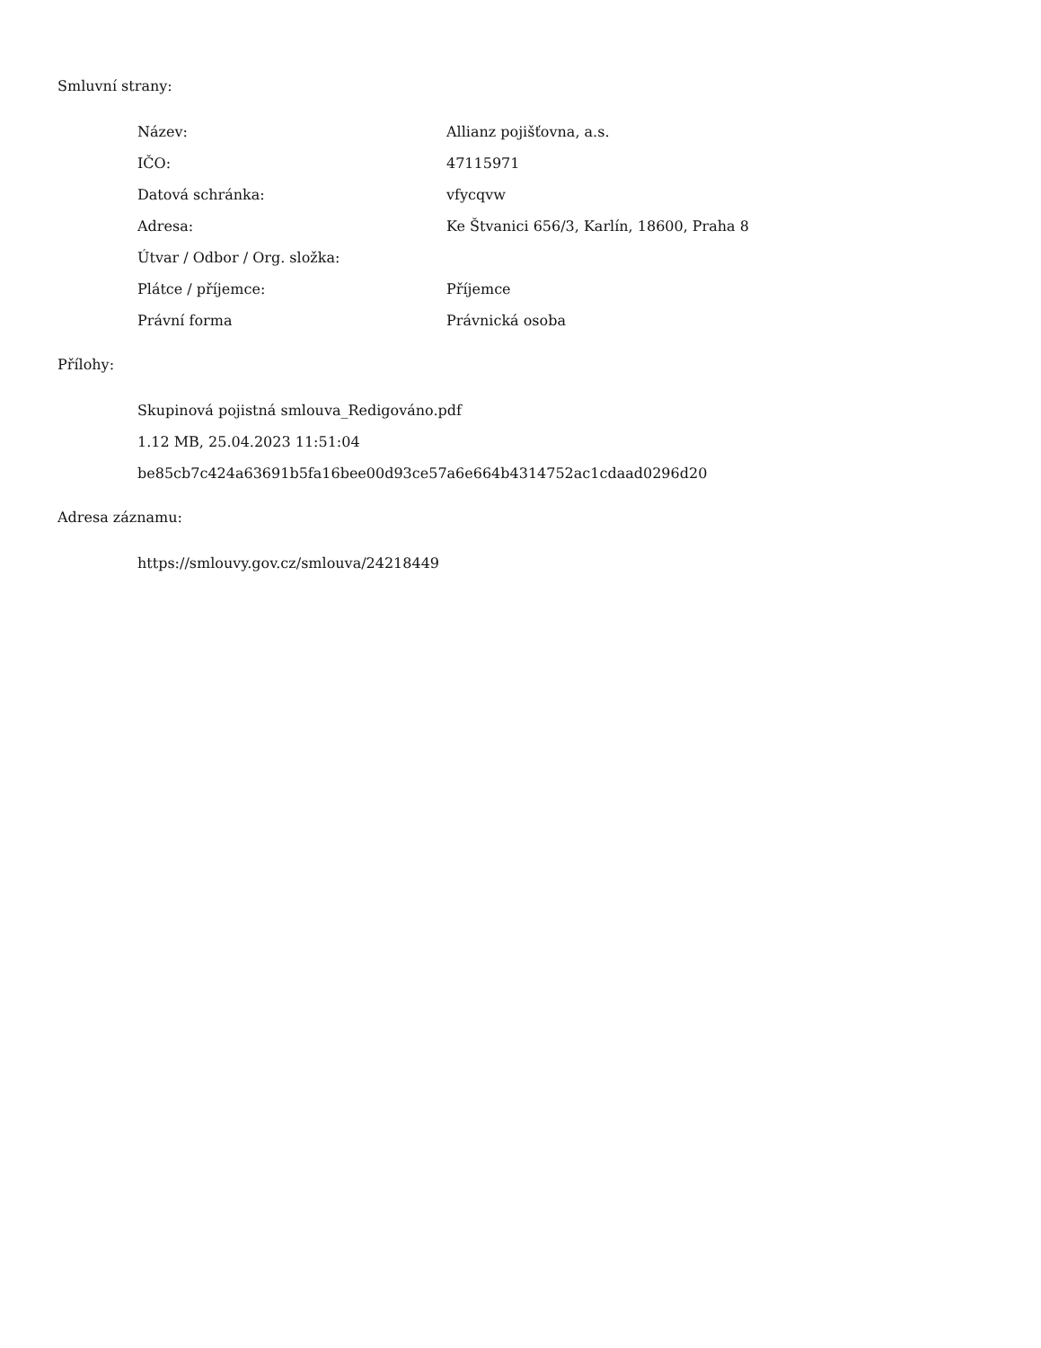Smluvní strany:
| Název: | Allianz pojišťovna, a.s. |
| IČO: | 47115971 |
| Datová schránka: | vfycqvw |
| Adresa: | Ke Štvanici 656/3, Karlín, 18600, Praha 8 |
| Útvar / Odbor / Org. složka: | |
| Plátce / příjemce: | Příjemce |
| Právní forma | Právnická osoba |
Přílohy:
Skupinová pojistná smlouva_Redigováno.pdf
1.12 MB, 25.04.2023 11:51:04
be85cb7c424a63691b5fa16bee00d93ce57a6e664b4314752ac1cdaad0296d20
Adresa záznamu:
https://smlouvy.gov.cz/smlouva/24218449